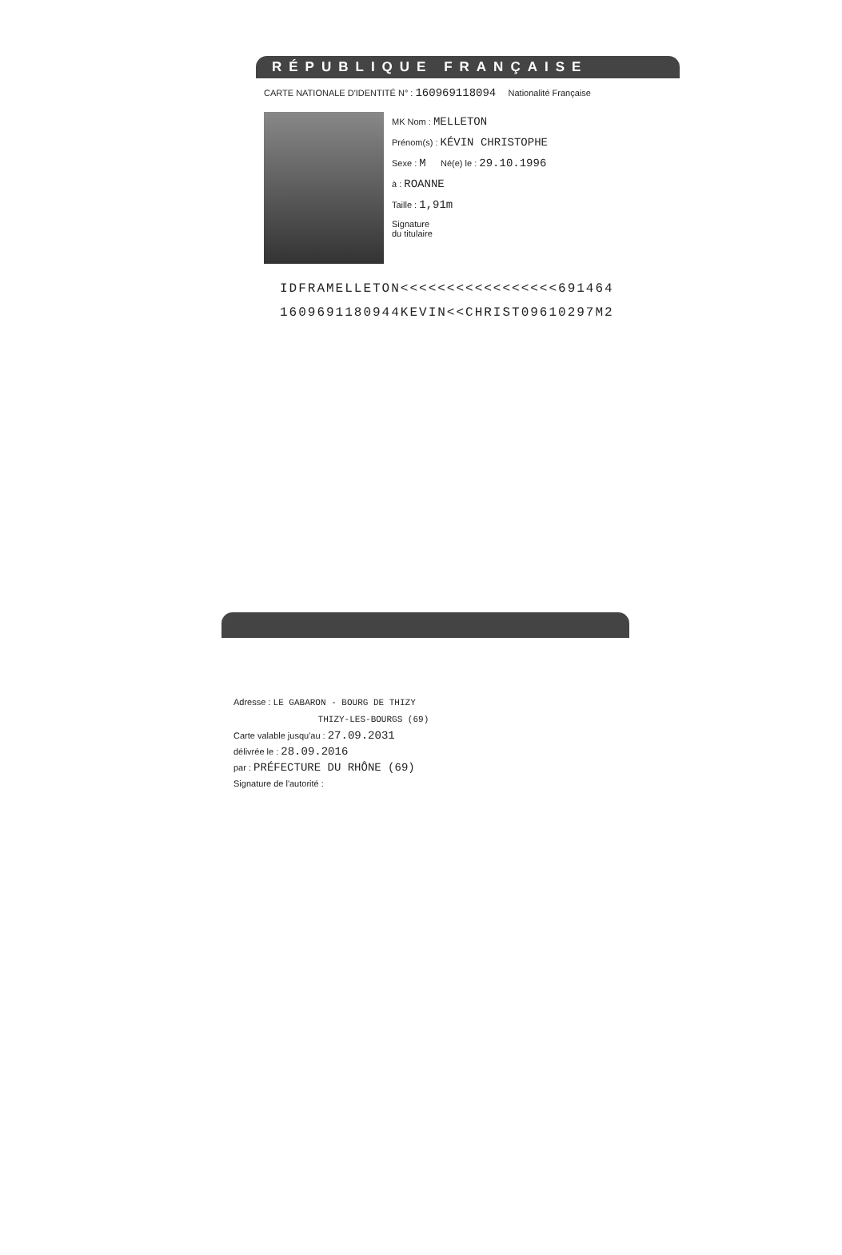RÉPUBLIQUE FRANÇAISE
CARTE NATIONALE D'IDENTITÉ N° : 160969118094 Nationalité Française
MK Nom : MELLETON
Prénom(s) : KÉVIN CHRISTOPHE
Sexe : M Né(e) le : 29.10.1996
à : ROANNE
Taille : 1,91m
Signature
du titulaire
IDFRAMELLETON<<<<<<<<<<<<<<<<<691464
1609691180944KEVIN<<CHRIST09610297M2
Adresse : LE GABARON - BOURG DE THIZY
THIZY-LES-BOURGS (69)
Carte valable jusqu'au : 27.09.2031
délivrée le : 28.09.2016
par : PRÉFECTURE DU RHÔNE (69)
Signature de l'autorité :